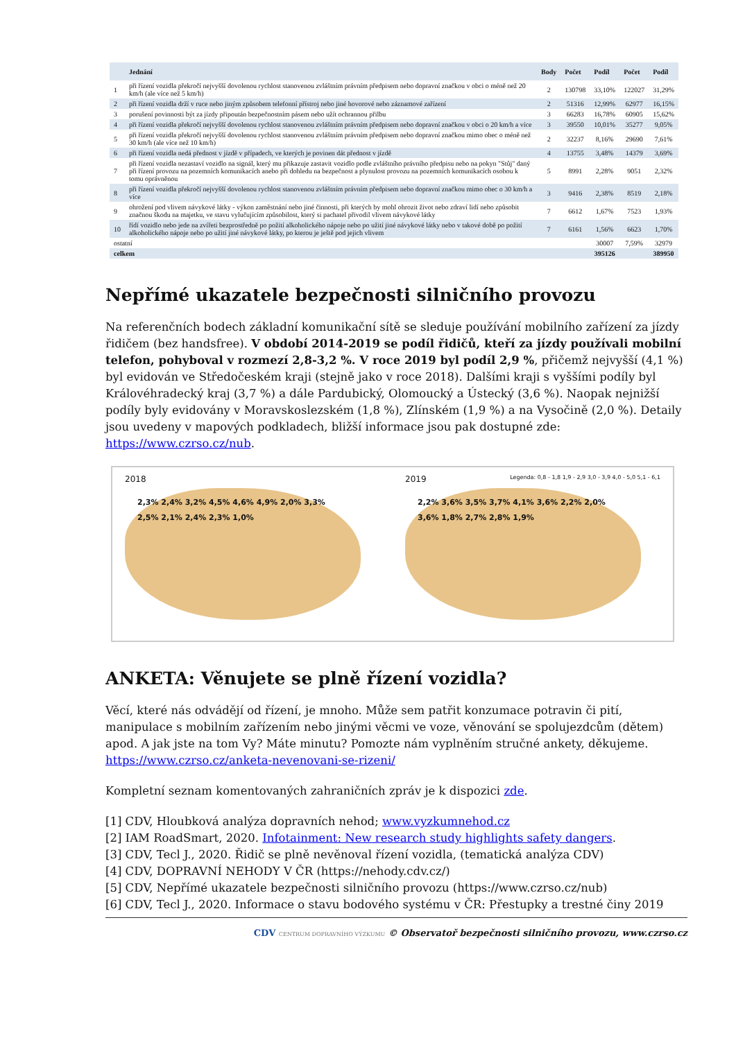| | Jednání | Body | Počet | Podíl | Počet | Podíl |
| --- | --- | --- | --- | --- | --- | --- |
| 1 | při řízení vozidla překročí nejvyšší dovolenou rychlost stanovenou zvláštním právním předpisem nebo dopravní značkou v obci o méně než 20 km/h (ale více než 5 km/h) | 2 | 130798 | 33,10% | 122027 | 31,29% |
| 2 | při řízení vozidla drží v ruce nebo jiným způsobem telefonní přístroj nebo jiné hovorové nebo záznamové zařízení | 2 | 51316 | 12,99% | 62977 | 16,15% |
| 3 | porušení povinnosti být za jízdy připoután bezpečnostním pásem nebo užít ochrannou přilbu | 3 | 66283 | 16,78% | 60905 | 15,62% |
| 4 | při řízení vozidla překročí nejvyšší dovolenou rychlost stanovenou zvláštním právním předpisem nebo dopravní značkou v obci o 20 km/h a více | 3 | 39550 | 10,01% | 35277 | 9,05% |
| 5 | při řízení vozidla překročí nejvyšší dovolenou rychlost stanovenou zvláštním právním předpisem nebo dopravní značkou mimo obec o méně než 30 km/h (ale více než 10 km/h) | 2 | 32237 | 8,16% | 29690 | 7,61% |
| 6 | při řízení vozidla nedá přednost v jízdě v případech, ve kterých je povinen dát přednost v jízdě | 4 | 13755 | 3,48% | 14379 | 3,69% |
| 7 | při řízení vozidla nezastaví vozidlo na signál, který mu přikazuje zastavit vozidlo podle zvláštního právního předpisu nebo na pokyn "Stůj" daný při řízení provozu na pozemních komunikacích anebo při dohledu na bezpečnost a plynulost provozu na pozemních komunikacích osobou k tomu oprávněnou | 5 | 8991 | 2,28% | 9051 | 2,32% |
| 8 | při řízení vozidla překročí nejvyšší dovolenou rychlost stanovenou zvláštním právním předpisem nebo dopravní značkou mimo obec o 30 km/h a více | 3 | 9416 | 2,38% | 8519 | 2,18% |
| 9 | ohrožení pod vlivem návykové látky - výkon zaměstnání nebo jiné činnosti, při kterých by mohl ohrozit život nebo zdraví lidí nebo způsobit značnou škodu na majetku, ve stavu vylučujícím způsobilost, který si pachatel přivodil vlivem návykové látky | 7 | 6612 | 1,67% | 7523 | 1,93% |
| 10 | řídí vozidlo nebo jede na zvířeti bezprostředně po požití alkoholického nápoje nebo po užití jiné návykové látky nebo v takové době po požití alkoholického nápoje nebo po užití jiné návykové látky, po kterou je ještě pod jejich vlivem | 7 | 6161 | 1,56% | 6623 | 1,70% |
| ostatní | | | | 30007 | 7,59% | 32979 |
| celkem | | | | 395126 | | 389950 |
Nepřímé ukazatele bezpečnosti silničního provozu
Na referenčních bodech základní komunikační sítě se sleduje používání mobilního zařízení za jízdy řidičem (bez handsfree). V období 2014-2019 se podíl řidičů, kteří za jízdy používali mobilní telefon, pohyboval v rozmezí 2,8-3,2 %. V roce 2019 byl podíl 2,9 %, přičemž nejvyšší (4,1 %) byl evidován ve Středočeském kraji (stejně jako v roce 2018). Dalšími kraji s vyššími podíly byl Královéhradecký kraj (3,7 %) a dále Pardubický, Olomoucký a Ústecký (3,6 %). Naopak nejnižší podíly byly evidovány v Moravskoslezském (1,8 %), Zlínském (1,9 %) a na Vysočině (2,0 %). Detaily jsou uvedeny v mapových podkladech, bližší informace jsou pak dostupné zde: https://www.czrso.cz/nub.
2018
2,3% 2,4% 3,2% 4,5% 4,6% 4,9% 2,0% 3,3% 2,5% 2,1% 2,4% 2,3% 1,0%
2019 Legenda: 0,8 - 1,8 1,9 - 2,9 3,0 - 3,9 4,0 - 5,0 5,1 - 6,1
2,2% 3,6% 3,5% 3,7% 4,1% 3,6% 2,2% 2,0% 3,6% 1,8% 2,7% 2,8% 1,9%
ANKETA: Věnujete se plně řízení vozidla?
Věcí, které nás odvádějí od řízení, je mnoho. Může sem patřit konzumace potravin či pití, manipulace s mobilním zařízením nebo jinými věcmi ve voze, věnování se spolujezdcům (dětem) apod. A jak jste na tom Vy? Máte minutu? Pomozte nám vyplněním stručné ankety, děkujeme. https://www.czrso.cz/anketa-nevenovani-se-rizeni/
Kompletní seznam komentovaných zahraničních zpráv je k dispozici zde.
[1] CDV, Hloubková analýza dopravních nehod; www.vyzkumnehod.cz
[2] IAM RoadSmart, 2020. Infotainment: New research study highlights safety dangers.
[3] CDV, Tecl J., 2020. Řidič se plně nevěnoval řízení vozidla, (tematická analýza CDV)
[4] CDV, DOPRAVNÍ NEHODY V ČR (https://nehody.cdv.cz/)
[5] CDV, Nepřímé ukazatele bezpečnosti silničního provozu (https://www.czrso.cz/nub)
[6] CDV, Tecl J., 2020. Informace o stavu bodového systému v ČR: Přestupky a trestné činy 2019
CDV CENTRUM DOPRAVNÍHO VÝZKUMU © Observatoř bezpečnosti silničního provozu, www.czrso.cz